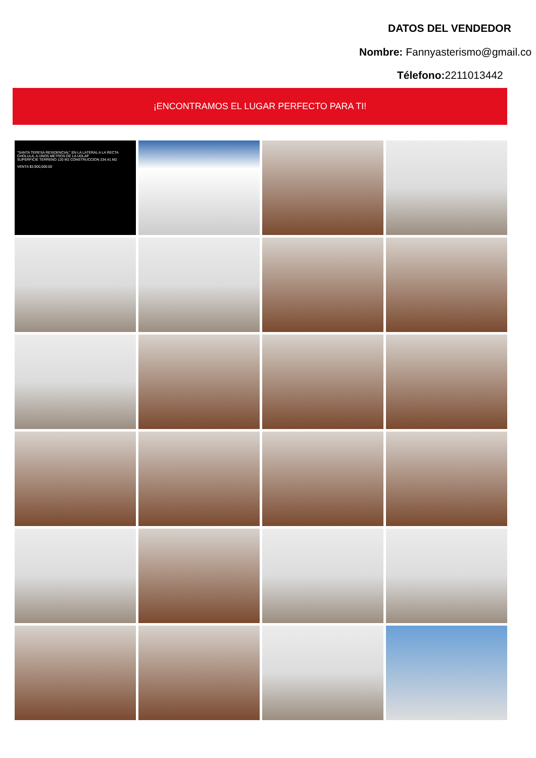DATOS DEL VENDEDOR
Nombre: Fannyasterismo@gmail.co
Télefono: 2211013442
¡ENCONTRAMOS EL LUGAR PERFECTO PARA TI!
"SANTA TERESA RESIDENCIAL" EN LA LATERAL A LA RECTA CHOLULA, A UNOS METROS DE LA UDLAP
SUPERFICIE TERRENO 120 M2 CONSTRUCCION 234.41 M2
VENTA $3,900,000.00